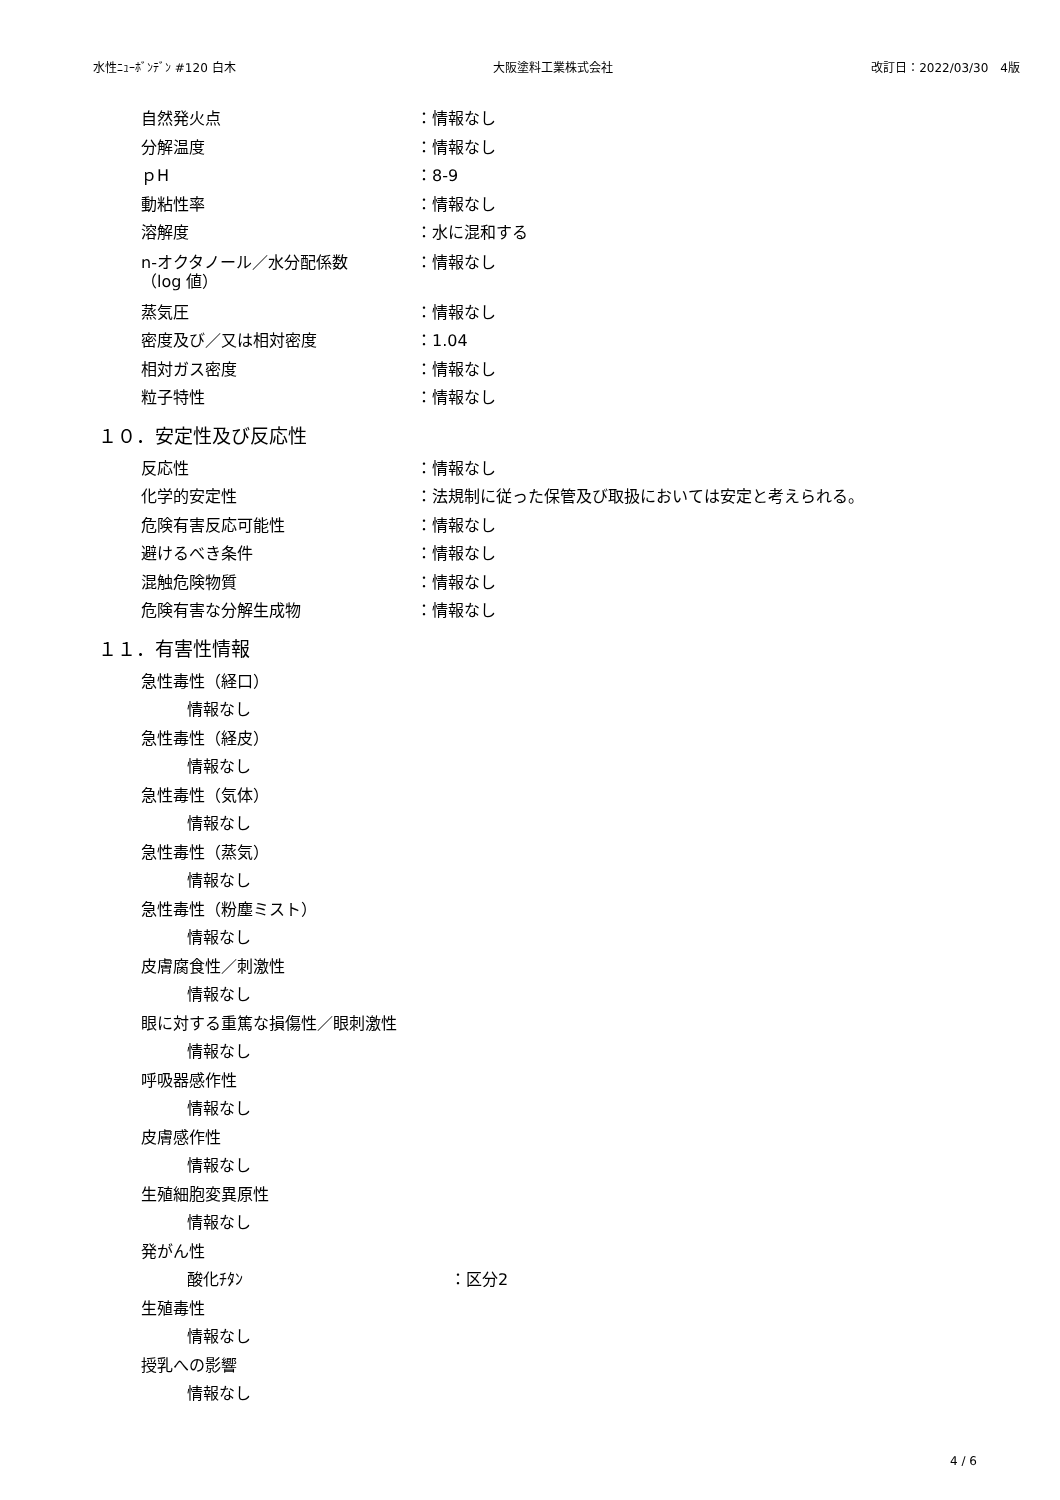水性ﾆｭｰﾎﾞﾝﾃﾞﾝ #120 白木 大阪塗料工業株式会社 改訂日：2022/03/30　4版
自然発火点 ：情報なし
分解温度 ：情報なし
ｐH ：8-9
動粘性率 ：情報なし
溶解度 ：水に混和する
n-オクタノール／水分配係数
（log 値） ：情報なし
蒸気圧 ：情報なし
密度及び／又は相対密度 ：1.04
相対ガス密度 ：情報なし
粒子特性 ：情報なし
１０．安定性及び反応性
反応性 ：情報なし
化学的安定性 ：法規制に従った保管及び取扱においては安定と考えられる。
危険有害反応可能性 ：情報なし
避けるべき条件 ：情報なし
混触危険物質 ：情報なし
危険有害な分解生成物 ：情報なし
１１．有害性情報
急性毒性（経口）
情報なし
急性毒性（経皮）
情報なし
急性毒性（気体）
情報なし
急性毒性（蒸気）
情報なし
急性毒性（粉塵ミスト）
情報なし
皮膚腐食性／刺激性
情報なし
眼に対する重篤な損傷性／眼刺激性
情報なし
呼吸器感作性
情報なし
皮膚感作性
情報なし
生殖細胞変異原性
情報なし
発がん性
酸化ﾁﾀﾝ ：区分2
生殖毒性
情報なし
授乳への影響
情報なし
4 / 6